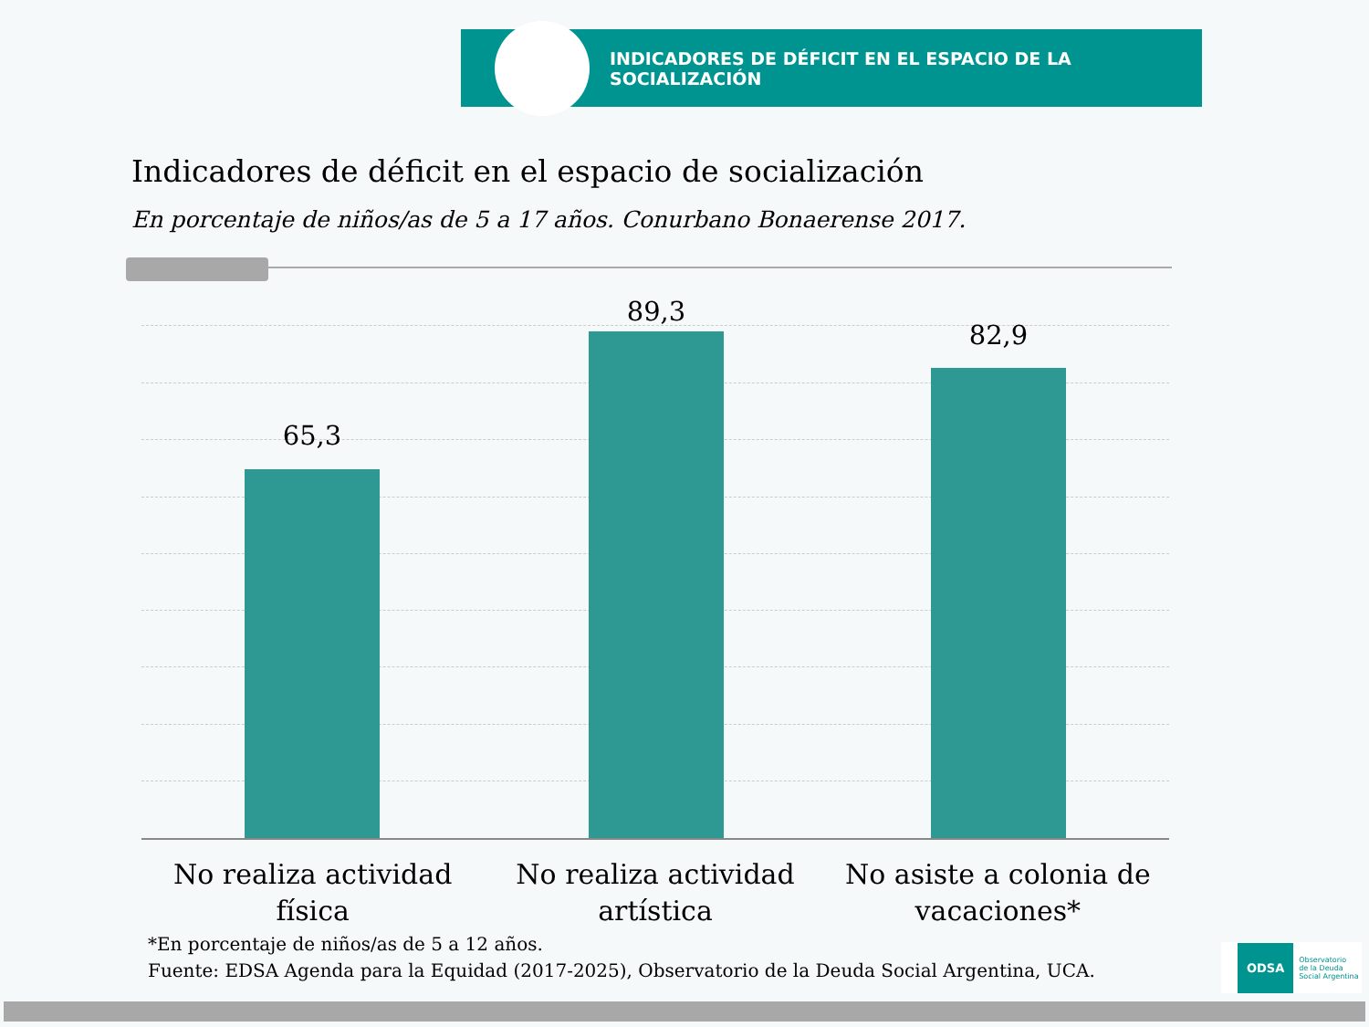INDICADORES DE DÉFICIT EN EL ESPACIO DE LA SOCIALIZACIÓN
Indicadores de déficit en el espacio de socialización
En porcentaje de niños/as de 5 a 17 años. Conurbano Bonaerense 2017.
65,3
89,3
82,9
No realiza actividad física No realiza actividad artística No asiste a colonia de vacaciones*
*En porcentaje de niños/as de 5 a 12 años.
Fuente: EDSA Agenda para la Equidad (2017-2025), Observatorio de la Deuda Social Argentina, UCA.
ODSA Observatorio
de la Deuda
Social Argentina